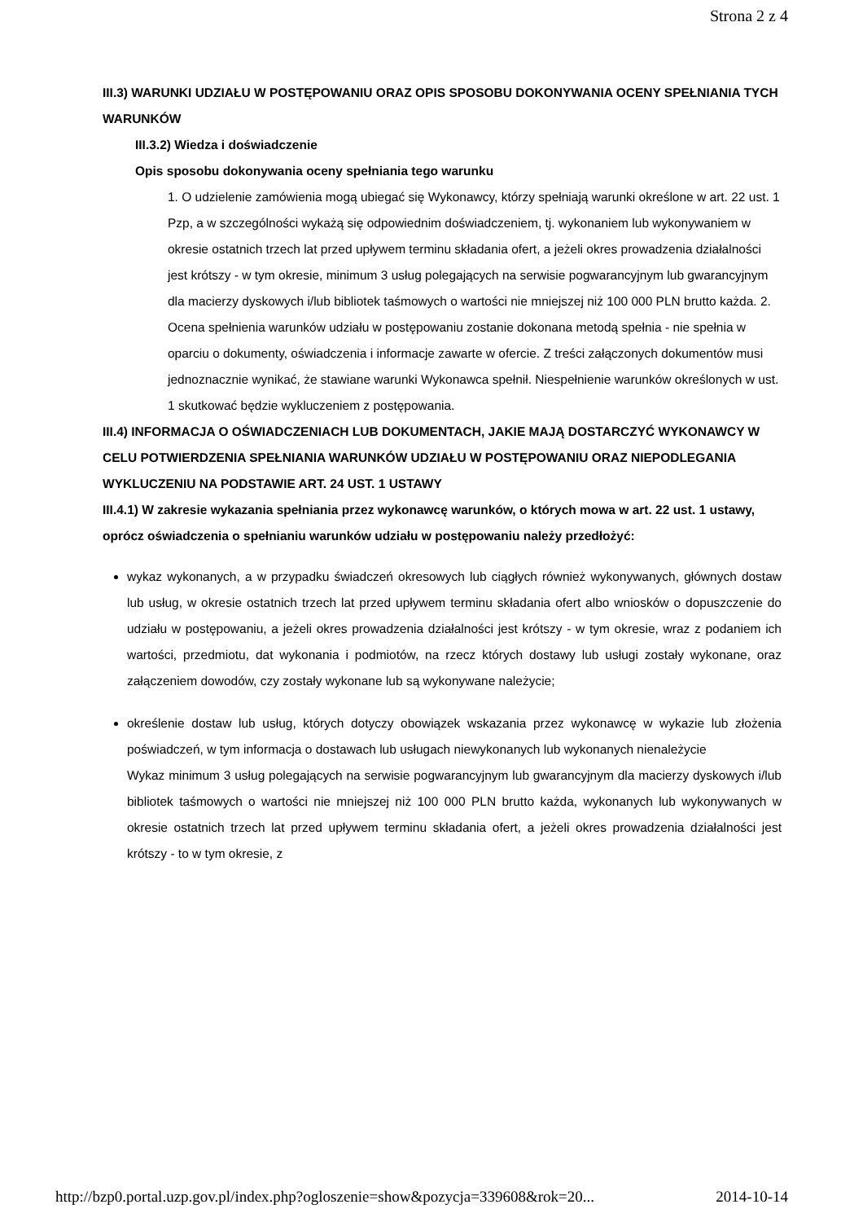Strona 2 z 4
III.3) WARUNKI UDZIAŁU W POSTĘPOWANIU ORAZ OPIS SPOSOBU DOKONYWANIA OCENY SPEŁNIANIA TYCH WARUNKÓW
III.3.2) Wiedza i doświadczenie
Opis sposobu dokonywania oceny spełniania tego warunku
1. O udzielenie zamówienia mogą ubiegać się Wykonawcy, którzy spełniają warunki określone w art. 22 ust. 1 Pzp, a w szczególności wykażą się odpowiednim doświadczeniem, tj. wykonaniem lub wykonywaniem w okresie ostatnich trzech lat przed upływem terminu składania ofert, a jeżeli okres prowadzenia działalności jest krótszy - w tym okresie, minimum 3 usług polegających na serwisie pogwarancyjnym lub gwarancyjnym dla macierzy dyskowych i/lub bibliotek taśmowych o wartości nie mniejszej niż 100 000 PLN brutto każda. 2. Ocena spełnienia warunków udziału w postępowaniu zostanie dokonana metodą spełnia - nie spełnia w oparciu o dokumenty, oświadczenia i informacje zawarte w ofercie. Z treści załączonych dokumentów musi jednoznacznie wynikać, że stawiane warunki Wykonawca spełnił. Niespełnienie warunków określonych w ust. 1 skutkować będzie wykluczeniem z postępowania.
III.4) INFORMACJA O OŚWIADCZENIACH LUB DOKUMENTACH, JAKIE MAJĄ DOSTARCZYĆ WYKONAWCY W CELU POTWIERDZENIA SPEŁNIANIA WARUNKÓW UDZIAŁU W POSTĘPOWANIU ORAZ NIEPODLEGANIA WYKLUCZENIU NA PODSTAWIE ART. 24 UST. 1 USTAWY
III.4.1) W zakresie wykazania spełniania przez wykonawcę warunków, o których mowa w art. 22 ust. 1 ustawy, oprócz oświadczenia o spełnianiu warunków udziału w postępowaniu należy przedłożyć:
wykaz wykonanych, a w przypadku świadczeń okresowych lub ciągłych również wykonywanych, głównych dostaw lub usług, w okresie ostatnich trzech lat przed upływem terminu składania ofert albo wniosków o dopuszczenie do udziału w postępowaniu, a jeżeli okres prowadzenia działalności jest krótszy - w tym okresie, wraz z podaniem ich wartości, przedmiotu, dat wykonania i podmiotów, na rzecz których dostawy lub usługi zostały wykonane, oraz załączeniem dowodów, czy zostały wykonane lub są wykonywane należycie;
określenie dostaw lub usług, których dotyczy obowiązek wskazania przez wykonawcę w wykazie lub złożenia poświadczeń, w tym informacja o dostawach lub usługach niewykonanych lub wykonanych nienależycie
Wykaz minimum 3 usług polegających na serwisie pogwarancyjnym lub gwarancyjnym dla macierzy dyskowych i/lub bibliotek taśmowych o wartości nie mniejszej niż 100 000 PLN brutto każda, wykonanych lub wykonywanych w okresie ostatnich trzech lat przed upływem terminu składania ofert, a jeżeli okres prowadzenia działalności jest krótszy - to w tym okresie, z
http://bzp0.portal.uzp.gov.pl/index.php?ogloszenie=show&pozycja=339608&rok=20... 2014-10-14